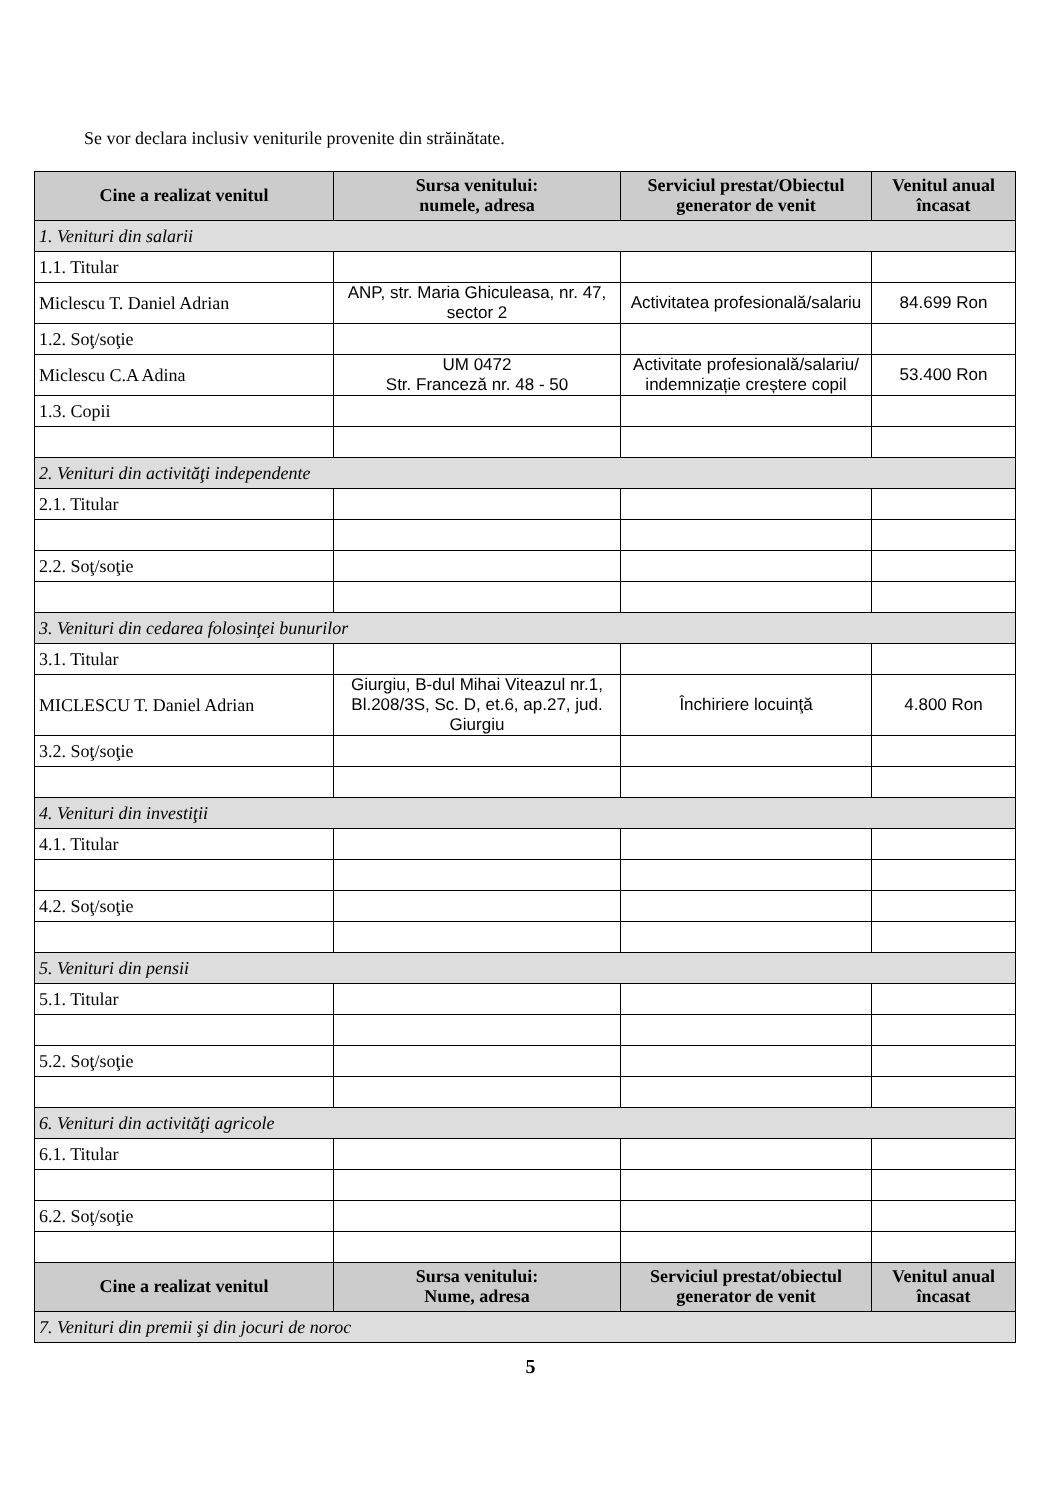Se vor declara inclusiv veniturile provenite din străinătate.
| Cine a realizat venitul | Sursa venitului: numele, adresa | Serviciul prestat/Obiectul generator de venit | Venitul anual încasat |
| --- | --- | --- | --- |
| 1. Venituri din salarii | | | |
| 1.1. Titular | | | |
| Miclescu T. Daniel Adrian | ANP, str. Maria Ghiculeasa, nr. 47, sector 2 | Activitatea profesională/salariu | 84.699 Ron |
| 1.2. Soţ/soţie | | | |
| Miclescu C.A Adina | UM 0472 Str. Franceză nr. 48 - 50 | Activitate profesională/salariu/ indemnizație creștere copil | 53.400 Ron |
| 1.3. Copii | | | |
| 2. Venituri din activităţi independente | | | |
| 2.1. Titular | | | |
| 2.2. Soţ/soţie | | | |
| 3. Venituri din cedarea folosinţei bunurilor | | | |
| 3.1. Titular | | | |
| MICLESCU T. Daniel Adrian | Giurgiu, B-dul Mihai Viteazul nr.1, Bl.208/3S, Sc. D, et.6, ap.27, jud. Giurgiu | Închiriere locuinţă | 4.800 Ron |
| 3.2. Soţ/soţie | | | |
| 4. Venituri din investiţii | | | |
| 4.1. Titular | | | |
| 4.2. Soţ/soţie | | | |
| 5. Venituri din pensii | | | |
| 5.1. Titular | | | |
| 5.2. Soţ/soţie | | | |
| 6. Venituri din activităţi agricole | | | |
| 6.1. Titular | | | |
| 6.2. Soţ/soţie | | | |
| Cine a realizat venitul | Sursa venitului: Nume, adresa | Serviciul prestat/obiectul generator de venit | Venitul anual încasat |
| 7. Venituri din premii şi din jocuri de noroc | | | |
5